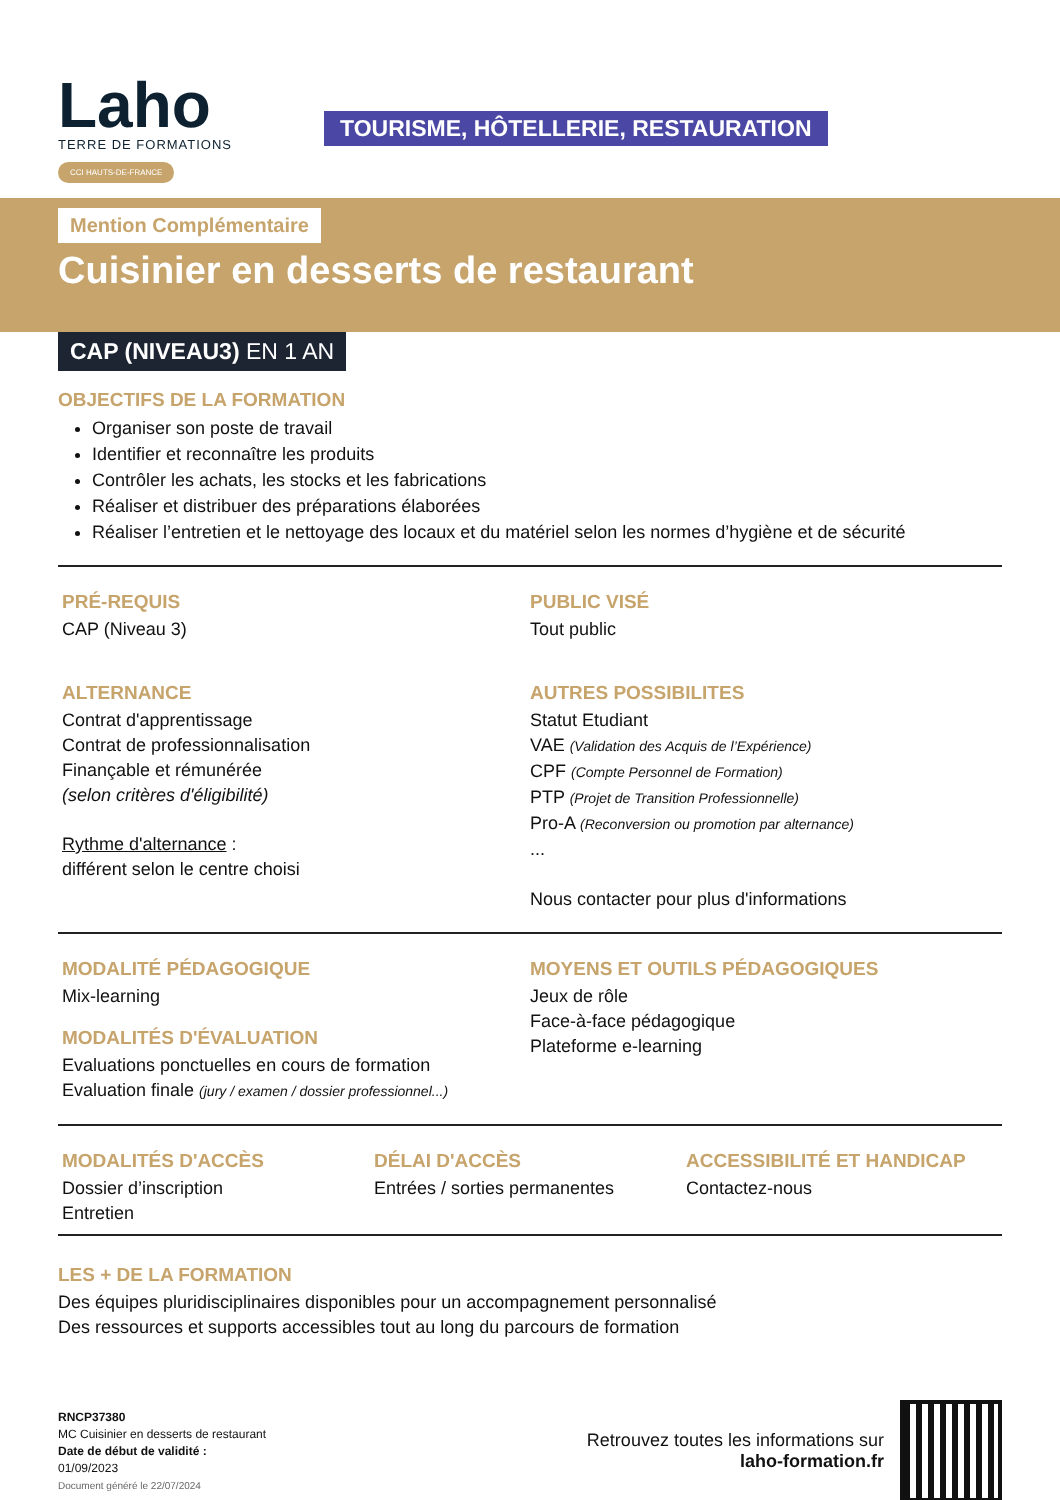Laho
TERRE DE FORMATIONS
CCI HAUTS-DE-FRANCE
TOURISME, HÔTELLERIE, RESTAURATION
Mention Complémentaire
Cuisinier en desserts de restaurant
CAP (NIVEAU3) EN 1 AN
OBJECTIFS DE LA FORMATION
Organiser son poste de travail
Identifier et reconnaître les produits
Contrôler les achats, les stocks et les fabrications
Réaliser et distribuer des préparations élaborées
Réaliser l’entretien et le nettoyage des locaux et du matériel selon les normes d’hygiène et de sécurité
PRÉ-REQUIS
CAP (Niveau 3)
ALTERNANCE
Contrat d'apprentissage
Contrat de professionnalisation
Finançable et rémunérée
(selon critères d'éligibilité)
Rythme d'alternance :
différent selon le centre choisi
PUBLIC VISÉ
Tout public
AUTRES POSSIBILITES
Statut Etudiant
VAE (Validation des Acquis de l’Expérience)
CPF (Compte Personnel de Formation)
PTP (Projet de Transition Professionnelle)
Pro-A (Reconversion ou promotion par alternance)
...
Nous contacter pour plus d'informations
MODALITÉ PÉDAGOGIQUE
Mix-learning
MODALITÉS D'ÉVALUATION
Evaluations ponctuelles en cours de formation
Evaluation finale (jury / examen / dossier professionnel...)
MOYENS ET OUTILS PÉDAGOGIQUES
Jeux de rôle
Face-à-face pédagogique
Plateforme e-learning
MODALITÉS D'ACCÈS
Dossier d’inscription
Entretien
DÉLAI D'ACCÈS
Entrées / sorties permanentes
ACCESSIBILITÉ ET HANDICAP
Contactez-nous
LES + DE LA FORMATION
Des équipes pluridisciplinaires disponibles pour un accompagnement personnalisé
Des ressources et supports accessibles tout au long du parcours de formation
RNCP37380
MC Cuisinier en desserts de restaurant
Date de début de validité :
01/09/2023
Document généré le 22/07/2024
Retrouvez toutes les informations sur
laho-formation.fr